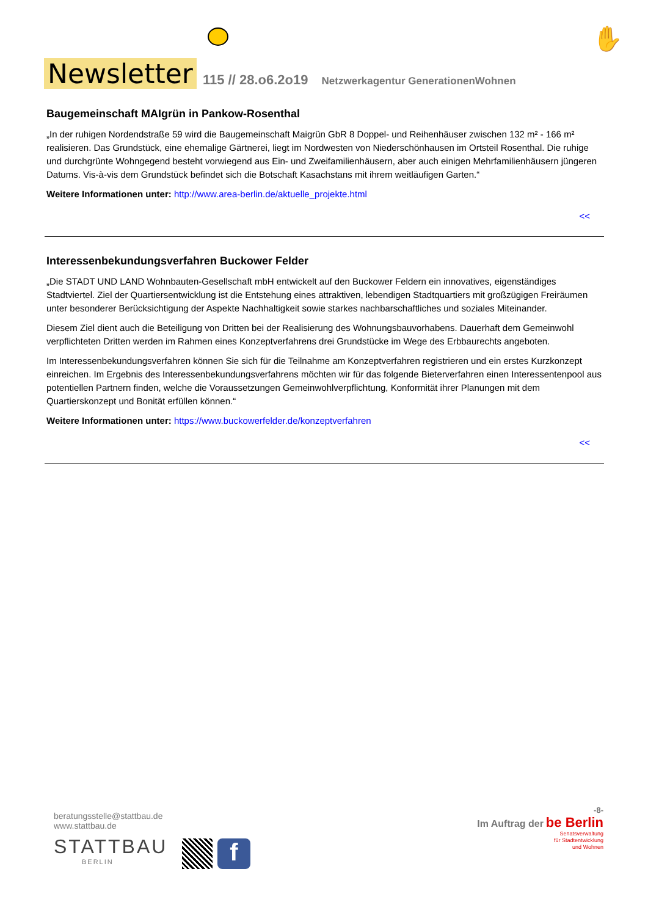Newsletter
115 // 28.o6.2o19 Netzwerkagentur GenerationenWohnen
✋
Baugemeinschaft MAIgrün in Pankow-Rosenthal
„In der ruhigen Nordendstraße 59 wird die Baugemeinschaft Maigrün GbR 8 Doppel- und Reihenhäuser zwischen 132 m² - 166 m² realisieren. Das Grundstück, eine ehemalige Gärtnerei, liegt im Nordwesten von Niederschönhausen im Ortsteil Rosenthal. Die ruhige und durchgrünte Wohngegend besteht vorwiegend aus Ein- und Zweifamilienhäusern, aber auch einigen Mehrfamilienhäusern jüngeren Datums. Vis-à-vis dem Grundstück befindet sich die Botschaft Kasachstans mit ihrem weitläufigen Garten.“
Weitere Informationen unter: http://www.area-berlin.de/aktuelle_projekte.html
<<
Interessenbekundungsverfahren Buckower Felder
„Die STADT UND LAND Wohnbauten-Gesellschaft mbH entwickelt auf den Buckower Feldern ein innovatives, eigenständiges Stadtviertel. Ziel der Quartiersentwicklung ist die Entstehung eines attraktiven, lebendigen Stadtquartiers mit großzügigen Freiräumen unter besonderer Berücksichtigung der Aspekte Nachhaltigkeit sowie starkes nachbarschaftliches und soziales Miteinander.
Diesem Ziel dient auch die Beteiligung von Dritten bei der Realisierung des Wohnungsbauvorhabens. Dauerhaft dem Gemeinwohl verpflichteten Dritten werden im Rahmen eines Konzeptverfahrens drei Grundstücke im Wege des Erbbaurechts angeboten.
Im Interessenbekundungsverfahren können Sie sich für die Teilnahme am Konzeptverfahren registrieren und ein erstes Kurzkonzept einreichen. Im Ergebnis des Interessenbekundungsverfahrens möchten wir für das folgende Bieterverfahren einen Interessentenpool aus potentiellen Partnern finden, welche die Voraussetzungen Gemeinwohlverpflichtung, Konformität ihrer Planungen mit dem Quartierskonzept und Bonität erfüllen können.“
Weitere Informationen unter: https://www.buckowerfelder.de/konzeptverfahren
<<
beratungsstelle@stattbau.de
www.stattbau.de
STATTBAU
BERLIN
f
-8-
Im Auftrag der be Berlin
Senatsverwaltung
für Stadtentwicklung
und Wohnen